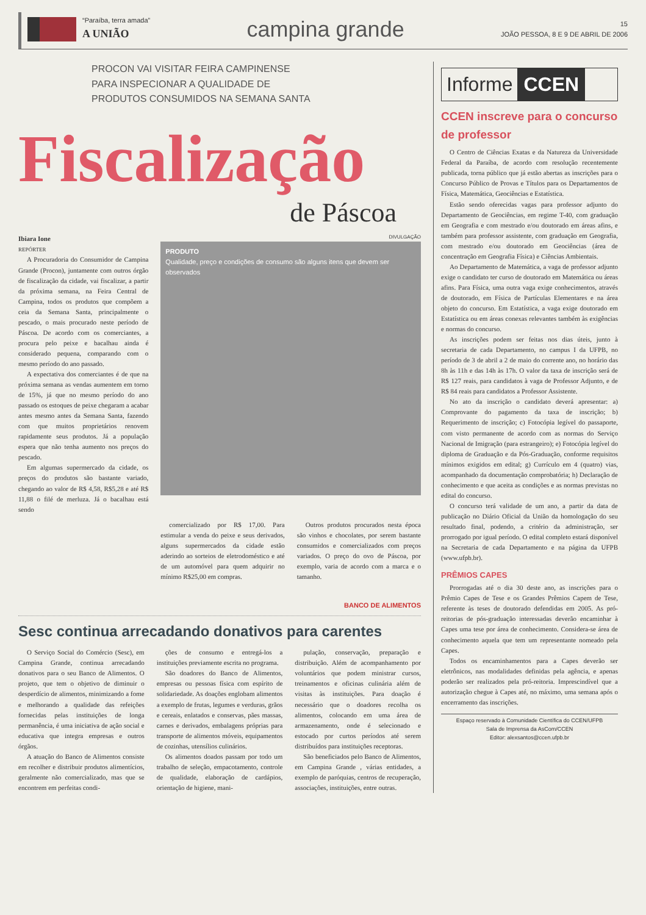“Paraíba, terra amada”
A UNIÃO
campina grande
15
JOÃO PESSOA, 8 E 9 DE ABRIL DE 2006
PROCON VAI VISITAR FEIRA CAMPINENSE
PARA INSPECIONAR A QUALIDADE DE
PRODUTOS CONSUMIDOS NA SEMANA SANTA
Fiscalização
de Páscoa
Ibiara Ione
REPÓRTER
A Procuradoria do Consumidor de Campina Grande (Procon), juntamente com outros órgão de fiscalização da cidade, vai fiscalizar, a partir da próxima semana, na Feira Central de Campina, todos os produtos que compõem a ceia da Semana Santa, principalmente o pescado, o mais procurado neste período de Páscoa. De acordo com os comerciantes, a procura pelo peixe e bacalhau ainda é considerado pequena, comparando com o mesmo período do ano passado.
A expectativa dos comerciantes é de que na próxima semana as vendas aumentem em torno de 15%, já que no mesmo período do ano passado os estoques de peixe chegaram a acabar antes mesmo antes da Semana Santa, fazendo com que muitos proprietários renovem rapidamente seus produtos. Já a população espera que não tenha aumento nos preços do pescado.
Em algumas supermercado da cidade, os preços do produtos são bastante variado, chegando ao valor de R$ 4,58, R$5,28 e até R$ 11,88 o filé de merluza. Já o bacalhau está sendo
DIVULGAÇÃO
PRODUTO
Qualidade, preço e condições de consumo são alguns itens que devem ser observados
comercializado por R$ 17,00. Para estimular a venda do peixe e seus derivados, alguns supermercados da cidade estão aderindo ao sorteios de eletrodoméstico e até de um automóvel para quem adquirir no mínimo R$25,00 em compras.
Outros produtos procurados nesta época são vinhos e chocolates, por serem bastante consumidos e comercializados com preços variados. O preço do ovo de Páscoa, por exemplo, varia de acordo com a marca e o tamanho.
BANCO DE ALIMENTOS
Sesc continua arrecadando donativos para carentes
O Serviço Social do Comércio (Sesc), em Campina Grande, continua arrecadando donativos para o seu Banco de Alimentos. O projeto, que tem o objetivo de diminuir o desperdício de alimentos, minimizando a fome e melhorando a qualidade das refeições fornecidas pelas instituições de longa permanência, é uma iniciativa de ação social e educativa que integra empresas e outros órgãos.
A atuação do Banco de Alimentos consiste em recolher e distribuir produtos alimentícios, geralmente não comercializado, mas que se encontrem em perfeitas condi-
ções de consumo e entregá-los a instituições previamente escrita no programa.
São doadores do Banco de Alimentos, empresas ou pessoas física com espírito de solidariedade. As doações englobam alimentos a exemplo de frutas, legumes e verduras, grãos e cereais, enlatados e conservas, pães massas, carnes e derivados, embalagens próprias para transporte de alimentos móveis, equipamentos de cozinhas, utensílios culinários.
Os alimentos doados passam por todo um trabalho de seleção, empacotamento, controle de qualidade, elaboração de cardápios, orientação de higiene, mani-
pulação, conservação, preparação e distribuição. Além de acompanhamento por voluntários que podem ministrar cursos, treinamentos e oficinas culinária além de visitas às instituições. Para doação é necessário que o doadores recolha os alimentos, colocando em uma área de armazenamento, onde é selecionado e estocado por curtos períodos até serem distribuídos para instituições receptoras.
São beneficiados pelo Banco de Alimentos, em Campina Grande , várias entidades, a exemplo de paróquias, centros de recuperação, associações, instituições, entre outras.
Informe CCEN
CCEN inscreve para o concurso de professor
O Centro de Ciências Exatas e da Natureza da Universidade Federal da Paraíba, de acordo com resolução recentemente publicada, torna público que já estão abertas as inscrições para o Concurso Público de Provas e Títulos para os Departamentos de Física, Matemática, Geociências e Estatística.
Estão sendo oferecidas vagas para professor adjunto do Departamento de Geociências, em regime T-40, com graduação em Geografia e com mestrado e/ou doutorado em áreas afins, e também para professor assistente, com graduação em Geografia, com mestrado e/ou doutorado em Geociências (área de concentração em Geografia Física) e Ciências Ambientais.
Ao Departamento de Matemática, a vaga de professor adjunto exige o candidato ter curso de doutorado em Matemática ou áreas afins. Para Física, uma outra vaga exige conhecimentos, através de doutorado, em Física de Partículas Elementares e na área objeto do concurso. Em Estatística, a vaga exige doutorado em Estatística ou em áreas conexas relevantes também às exigências e normas do concurso.
As inscrições podem ser feitas nos dias úteis, junto à secretaria de cada Departamento, no campus I da UFPB, no período de 3 de abril a 2 de maio do corrente ano, no horário das 8h às 11h e das 14h às 17h. O valor da taxa de inscrição será de R$ 127 reais, para candidatos à vaga de Professor Adjunto, e de R$ 84 reais para candidatos a Professor Assistente.
No ato da inscrição o candidato deverá apresentar: a) Comprovante do pagamento da taxa de inscrição; b) Requerimento de inscrição; c) Fotocópia legível do passaporte, com visto permanente de acordo com as normas do Serviço Nacional de Imigração (para estrangeiro); e) Fotocópia legível do diploma de Graduação e da Pós-Graduação, conforme requisitos mínimos exigidos em edital; g) Currículo em 4 (quatro) vias, acompanhado da documentação comprobatória; h) Declaração de conhecimento e que aceita as condições e as normas previstas no edital do concurso.
O concurso terá validade de um ano, a partir da data de publicação no Diário Oficial da União da homologação do seu resultado final, podendo, a critério da administração, ser prorrogado por igual período. O edital completo estará disponível na Secretaria de cada Departamento e na página da UFPB (www.ufpb.br).
PRÊMIOS CAPES
Prorrogadas até o dia 30 deste ano, as inscrições para o Prêmio Capes de Tese e os Grandes Prêmios Capem de Tese, referente às teses de doutorado defendidas em 2005. As pró-reitorias de pós-graduação interessadas deverão encaminhar à Capes uma tese por área de conhecimento. Considera-se área de conhecimento aquela que tem um representante nomeado pela Capes.
Todos os encaminhamentos para a Capes deverão ser eletrônicos, nas modalidades definidas pela agência, e apenas poderão ser realizados pela pró-reitoria. Imprescindível que a autorização chegue à Capes até, no máximo, uma semana após o encerramento das inscrições.
Espaço reservado à Comunidade Científica do CCEN/UFPB
Sala de Imprensa da AsCom/CCEN
Editor: alexsantos@ccen.ufpb.br